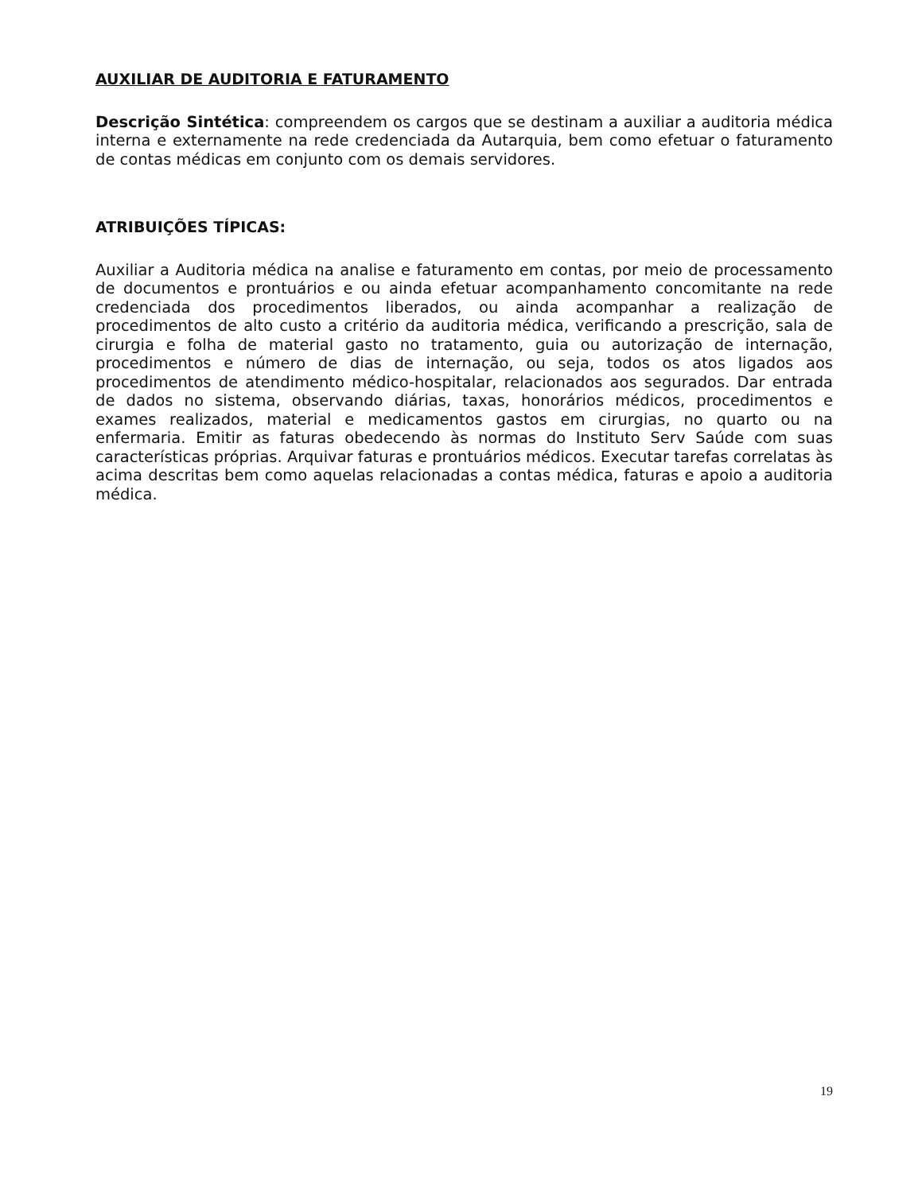AUXILIAR DE AUDITORIA E FATURAMENTO
Descrição Sintética: compreendem os cargos que se destinam a auxiliar a auditoria médica interna e externamente na rede credenciada da Autarquia, bem como efetuar o faturamento de contas médicas em conjunto com os demais servidores.
ATRIBUIÇÕES TÍPICAS:
Auxiliar a Auditoria médica na analise e faturamento em contas, por meio de processamento de documentos e prontuários e ou ainda efetuar acompanhamento concomitante na rede credenciada dos procedimentos liberados, ou ainda acompanhar a realização de procedimentos de alto custo a critério da auditoria médica, verificando a prescrição, sala de cirurgia e folha de material gasto no tratamento, guia ou autorização de internação, procedimentos e número de dias de internação, ou seja, todos os atos ligados aos procedimentos de atendimento médico-hospitalar, relacionados aos segurados. Dar entrada de dados no sistema, observando diárias, taxas, honorários médicos, procedimentos e exames realizados, material e medicamentos gastos em cirurgias, no quarto ou na enfermaria. Emitir as faturas obedecendo às normas do Instituto Serv Saúde com suas características próprias. Arquivar faturas e prontuários médicos. Executar tarefas correlatas às acima descritas bem como aquelas relacionadas a contas médica, faturas e apoio a auditoria médica.
19